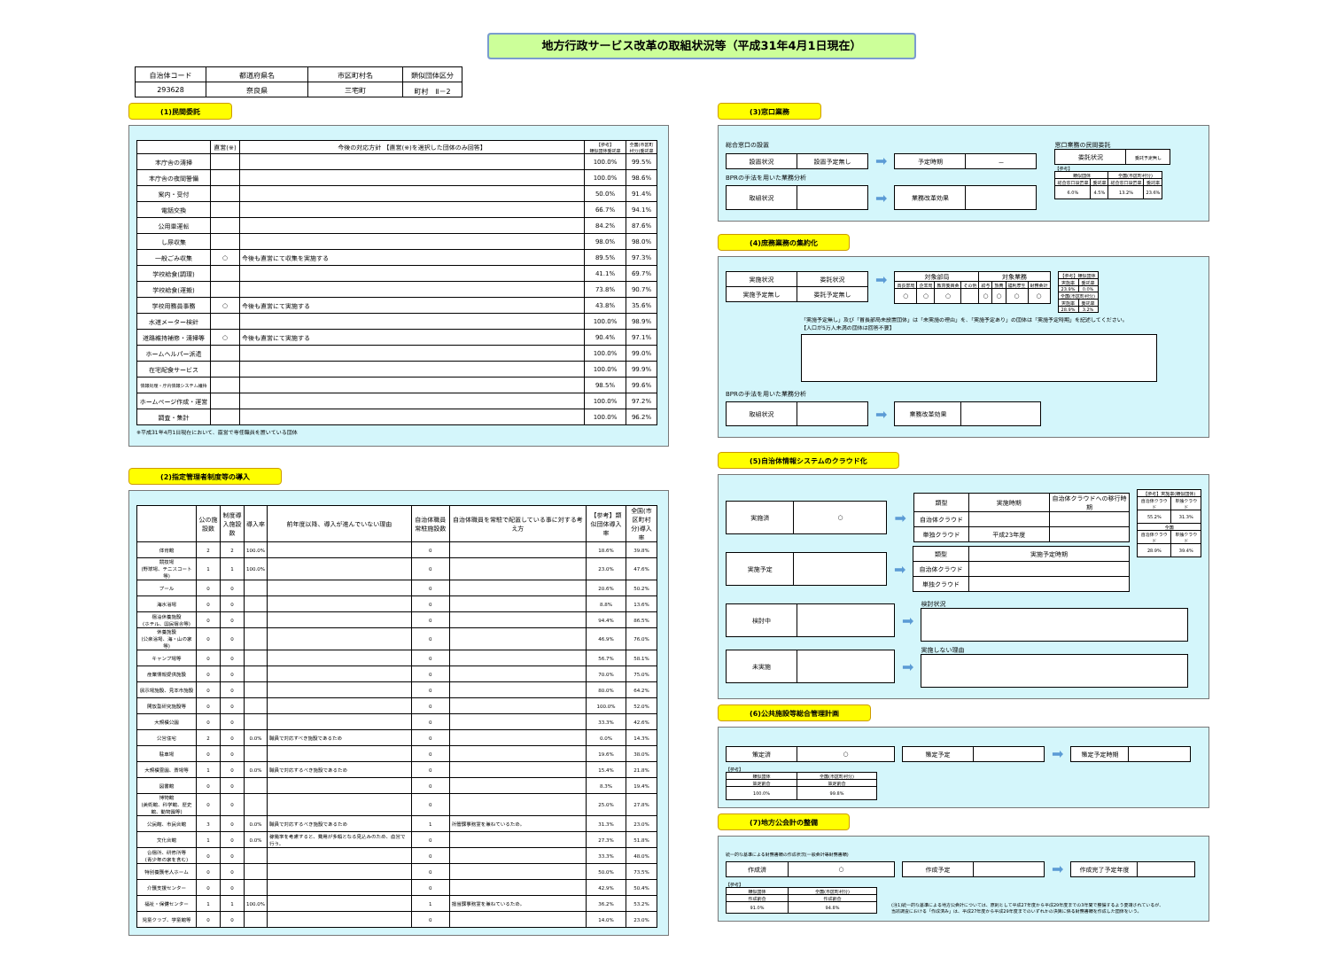地方行政サービス改革の取組状況等（平成31年4月1日現在）
| 自治体コード | 都道府県名 | 市区町村名 | 類似団体区分 |
| 293628 | 奈良県 | 三宅町 | 町村 Ⅱ－2 |
(1)民間委託
| | 直営(※) | 今後の対応方針 【直営(※)を選択した団体のみ回答】 | 【参考】 類似団体委託率 | 全国(市区町村分)委託率 |
| --- | --- | --- | --- | --- |
| 本庁舎の清掃 | | | 100.0% | 99.5% |
| 本庁舎の夜間警備 | | | 100.0% | 98.6% |
| 案内・受付 | | | 50.0% | 91.4% |
| 電話交換 | | | 66.7% | 94.1% |
| 公用車運転 | | | 84.2% | 87.6% |
| し尿収集 | | | 98.0% | 98.0% |
| 一般ごみ収集 | ○ | 今後も直営にて収集を実施する | 89.5% | 97.3% |
| 学校給食(調理) | | | 41.1% | 69.7% |
| 学校給食(運搬) | | | 73.8% | 90.7% |
| 学校用務員事務 | ○ | 今後も直営にて実施する | 43.8% | 35.6% |
| 水道メーター検針 | | | 100.0% | 98.9% |
| 道路維持補修・清掃等 | ○ | 今後も直営にて実施する | 90.4% | 97.1% |
| ホームヘルパー派遣 | | | 100.0% | 99.0% |
| 在宅配食サービス | | | 100.0% | 99.9% |
| 情報処理・庁内情報システム維持 | | | 98.5% | 99.6% |
| ホームページ作成・運営 | | | 100.0% | 97.2% |
| 調査・集計 | | | 100.0% | 96.2% |
※平成31年4月1日現在において、直営で専任職員を置いている団体
(2)指定管理者制度等の導入
| | 公の施設数 | 制度導入施設数 | 導入率 | 前年度以降、導入が進んでいない理由 | 自治体職員常駐施設数 | 自治体職員を常駐で配置している事に対する考え方 | 【参考】類似団体導入率 | 全国(市区町村分)導入率 |
| --- | --- | --- | --- | --- | --- | --- | --- | --- |
| 体育館 | 2 | 2 | 100.0% | | 0 | | 18.6% | 39.8% |
| 競技場 (野球場、テニスコート等) | 1 | 1 | 100.0% | | 0 | | 23.0% | 47.6% |
| プール | 0 | 0 | | | 0 | | 20.6% | 50.2% |
| 海水浴場 | 0 | 0 | | | 0 | | 8.8% | 13.6% |
| 宿泊休養施設 (ホテル、国民宿舎等) | 0 | 0 | | | 0 | | 94.4% | 86.5% |
| 休養施設 (公衆浴場、海・山の家等) | 0 | 0 | | | 0 | | 46.9% | 76.0% |
| キャンプ場等 | 0 | 0 | | | 0 | | 56.7% | 58.1% |
| 産業情報提供施設 | 0 | 0 | | | 0 | | 70.0% | 75.0% |
| 展示場施設、見本市施設 | 0 | 0 | | | 0 | | 80.0% | 64.2% |
| 開放型研究施設等 | 0 | 0 | | | 0 | | 100.0% | 52.0% |
| 大規模公園 | 0 | 0 | | | 0 | | 33.3% | 42.6% |
| 公営住宅 | 2 | 0 | 0.0% | 職員で対応すべき施設であるため | 0 | | 0.0% | 14.3% |
| 駐車場 | 0 | 0 | | | 0 | | 19.6% | 38.0% |
| 大規模霊園、斎場等 | 1 | 0 | 0.0% | 職員で対応するべき施設であるため | 0 | | 15.4% | 21.8% |
| 図書館 | 0 | 0 | | | 0 | | 8.3% | 19.4% |
| 博物館 (美術館、科学館、歴史館、動物園等) | 0 | 0 | | | 0 | | 25.0% | 27.8% |
| 公民館、市民会館 | 3 | 0 | 0.0% | 職員で対応するべき施設であるため | 1 | 所管課事務室を兼ねているため。 | 31.3% | 23.0% |
| 文化会館 | 1 | 0 | 0.0% | 稼働率を考慮すると、費用が多額となる見込みのため、直営で行う。 | 0 | | 27.3% | 51.8% |
| 合宿所、研修所等 (青少年の家を含む) | 0 | 0 | | | 0 | | 33.3% | 48.0% |
| 特別養護老人ホーム | 0 | 0 | | | 0 | | 50.0% | 73.5% |
| 介護支援センター | 0 | 0 | | | 0 | | 42.9% | 50.4% |
| 福祉・保健センター | 1 | 1 | 100.0% | | 1 | 担当課事務室を兼ねているため。 | 36.2% | 53.2% |
| 児童クラブ、学童館等 | 0 | 0 | | | 0 | | 14.0% | 23.0% |
(3)窓口業務
総合窓口の設置
| 設置状況 | 設置予定無し |
➡
| 予定時期 | － |
BPRの手法を用いた業務分析
| 取組状況 | |
➡
| 業務改革効果 | |
窓口業務の民間委託
| 委託状況 | 委託予定無し |
【参考】
| 類似団体 | | 全国(市区町村分) | |
| 総合窓口設置率 | 委託率 | 総合窓口設置率 | 委託率 |
| 6.0% | 4.5% | 13.2% | 23.6% |
(4)庶務業務の集約化
| 実施状況 | 委託状況 |
| 実施予定無し | 委託予定無し |
➡
| 対象部局 | | | | 対象業務 | | | |
| 首長部局 | 企業局 | 教育委員会 | その他 | 給与 | 旅費 | 福利厚生 | 財務会計 |
| ○ | ○ | ○ | | ○ | ○ | ○ | ○ |
| 【参考】類似団体 | |
| 実施率 | 委託率 |
| 23.9% | 0.0% |
| 全国(市区町村分) | |
| 実施率 | 委託率 |
| 28.9% | 3.2% |
「実施予定無し」及び「首長部局未設置団体」は「未実施の理由」を、「実施予定あり」の団体は「実施予定時期」を記述してください。
【人口が5万人未満の団体は回答不要】
BPRの手法を用いた業務分析
| 取組状況 | |
➡
| 業務改革効果 | |
(5)自治体情報システムのクラウド化
| 実施済 | ○ |
➡
| 類型 | 実施時期 | 自治体クラウドへの移行時期 |
| 自治体クラウド | | |
| 単独クラウド | 平成23年度 | |
| 実施予定 | |
➡
| 類型 | 実施予定時期 |
| 自治体クラウド | |
| 単独クラウド | |
| 【参考】実施率(類似団体) | |
| 自治体クラウド | 単独クラウド |
| 55.2% | 31.3% |
| 全国 | |
| 自治体クラウド | 単独クラウド |
| 28.9% | 39.4% |
| 検討中 | |
➡
検討状況
| 未実施 | |
➡
実施しない理由
(6)公共施設等総合管理計画
| 策定済 | ○ |
| 策定予定 | |
➡
| 策定予定時期 | |
【参考】
| 類似団体 | 全国(市区町村分) |
| 策定割合 | 策定割合 |
| 100.0% | 99.8% |
(7)地方公会計の整備
統一的な基準による財務書類の作成状況(一般会計等財務書類)
| 作成済 | ○ |
| 作成予定 | |
➡
| 作成完了予定年度 | |
【参考】
| 類似団体 | 全国(市区町村分) |
| 作成割合 | 作成割合 |
| 91.0% | 94.8% |
(注1)統一的な基準による地方公会計については、原則として平成27年度から平成29年度までの3年間で整備するよう要請されているが、
当該調査における「作成済み」は、平成27年度から平成29年度までのいずれかの決算に係る財務書類を作成した団体をいう。